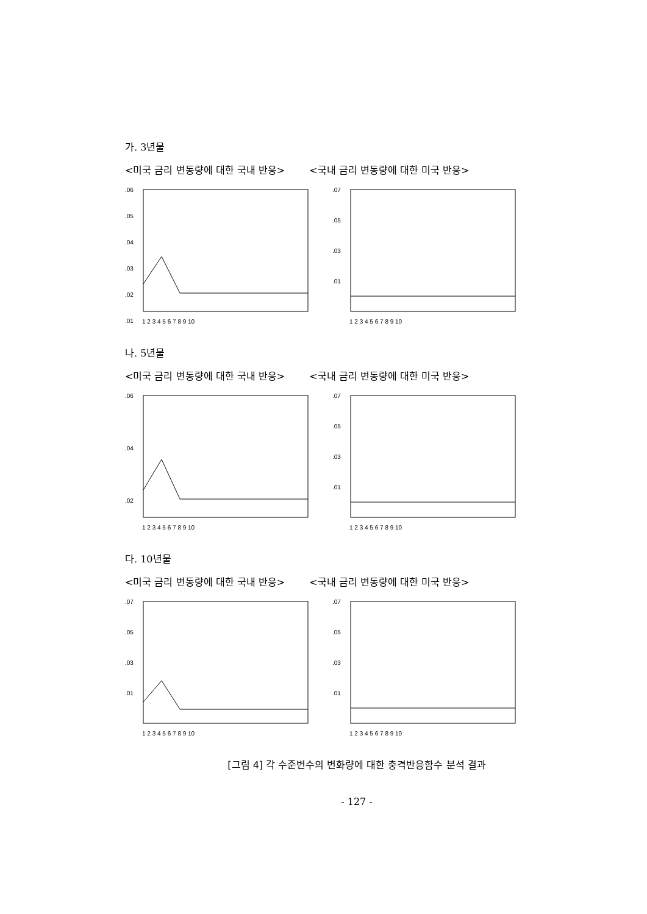가. 3년물
<미국 금리 변동량에 대한 국내 반응> <국내 금리 변동량에 대한 미국 반응>
.06
.05
.04
.03
.02
.01
1 2 3 4 5 6 7 8 9 10
.07
.05
.03
.01
1 2 3 4 5 6 7 8 9 10
나. 5년물
<미국 금리 변동량에 대한 국내 반응> <국내 금리 변동량에 대한 미국 반응>
.06
.04
.02
1 2 3 4 5 6 7 8 9 10
.07
.05
.03
.01
1 2 3 4 5 6 7 8 9 10
다. 10년물
<미국 금리 변동량에 대한 국내 반응> <국내 금리 변동량에 대한 미국 반응>
.07
.05
.03
.01
1 2 3 4 5 6 7 8 9 10
.07
.05
.03
.01
1 2 3 4 5 6 7 8 9 10
[그림 4] 각 수준변수의 변화량에 대한 충격반응함수 분석 결과
- 127 -